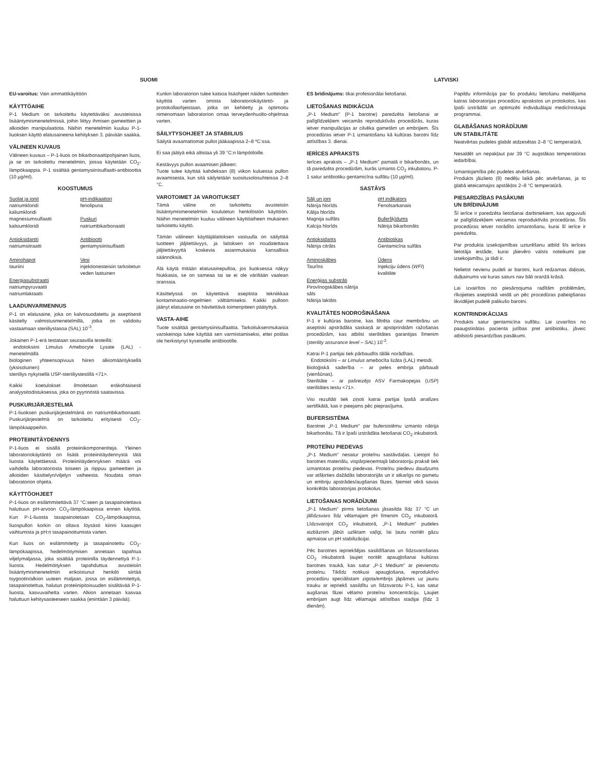SUOMI
EU-varoitus: Vain ammattikäyttöön
KÄYTTÖAIHE
P-1 Medium on tarkoitettu käytettäväksi avusteisissa lisääntymismenetelmissä, joihin liittyy ihmisen gameettien ja alkioiden manipulaatiota. Näihin menetelmiin kuuluu P-1-liuoksen käyttö elatusaineena kehityksen 3. päivään saakka.
VÄLINEEN KUVAUS
Välineen kuvaus – P-1-liuos on bikarbonaattipohjainen liuos, ja se on tarkoitettu menetelmiin, joissa käytetään CO<sub>2</sub>-lämpökaappia. P-1 sisältää gentamysiinisulfaatti-antibioottia (10 µg/ml).
KOOSTUMUS
Suolat ja ionit
natriumkloridi
kaliumkloridi
magnesiumsulfaatti
kalsiumkloridi
Antioksidantti
natriumsitraatti
Aminohapot
tauriini
Energiasubstraatti
natriumpyruvaatti
natriumlaktaatti
pH-indikaattori
fenolipuna
Puskuri
natriumbikarbonaatti
Antibiootti
gentamysiinisulfaatti
Vesi
injektionesteisiin tarkoitetun veden laatuinen
LAADUNVARMENNUS
P-1 on elatusaine, joka on kalvosuodatettu ja aseptisesti käsitelty valmistusmenetelmillä, jotka on validoitu vastaamaan steriiliystasoa (SAL) 10<sup>-3</sup>.
Jokainen P-1-erä testataan seuraavilla testeillä:
endotoksiini Limulus Amebocyte Lysate (LAL) -menetelmällä
biologinen yhteensopivuus hiiren alkiomäärityksellä (yksisoluinen)
steriiliys nykyisellä USP-steriiliystestillä <71>.
Kaikki koetulokset ilmoitetaan eräkohtaisesti analyysitodistuksessa, joka on pyynnöstä saatavissa.
PUSKURIJÄRJESTELMÄ
P-1-liuoksen puskurijärjestelmänä on natriumbikarbonaatti. Puskurijärjestelmä on tarkoitettu erityisesti CO<sub>2</sub>-lämpökaappeihin.
PROTEIINITÄYDENNYS
P-1-liuos ei sisällä proteiinikomponentteja. Yleinen laboratoriokäytäntö on lisätä proteiinitäydennystä tätä liuosta käytettäessä. Proteiinitäydennyksen määrä voi vaihdella laboratoriosta toiseen ja riippuu gameettien ja alkioiden käsittelyn/viljelyn vaiheesta. Noudata oman laboratorion ohjeita.
KÄYTTÖOHJEET
P-1-liuos on esilämmitettävä 37 °C:seen ja tasapainotettava haluttuun pH-arvoon CO<sub>2</sub>-lämpökaapissa ennen käyttöä. Kun P-1-liuosta tasapainotetaan CO<sub>2</sub>-lämpökaapissa, liuospullon korkin on oltava löysästi kiinni kaasujen vaihtumista ja pH:n tasapainottumista varten.
Kun liuos on esilämmitetty ja tasapainotettu CO<sub>2</sub>-lämpökaapissa, hedelmöitymisen annetaan tapahtua viljelymaljassa, joka sisältää proteiinilla täydennettyä P-1-liuosta. Hedelmöityksen tapahduttua avusteisiin lisääntymismenetelmiin erikoistunut henkilö siirtää tsygootin/alkion uuteen maljaan, jossa on esilämmitettyä, tasapainotettua, halutun proteiinipitoisuuden sisältävää P-1-liuosta, kasvuvaihetta varten. Alkion annetaan kasvaa haluttuun kehitysasteeseen saakka (enintään 3 päivää).
Kunkin laboratorion tulee katsoa lisäohjeet näiden tuotteiden käyttöä varten omista laboratoriokäytäntö- ja protokollaohjeistaan, jotka on kehitetty ja optimoitu nimenomaan laboratorion omaa terveydenhuolto-ohjelmaa varten.
SÄILYTYSOHJEET JA STABIILIUS
Säilytä avaamattomat pullot jääkaapissa 2–8 ºC:ssa.
Ei saa jäätyä eikä altistaa yli 39 °C:n lämpötiloille.
Kestävyys pullon avaamisen jälkeen:
Tuote tulee käyttää kahdeksan (8) viikon kuluessa pullon avaamisesta, kun sitä säilytetään suositusolosuhteissa 2–8 °C.
VAROTOIMET JA VAROITUKSET
Tämä väline on tarkoitettu avusteisiin lisääntymismenetelmiin koulutetun henkilöstön käyttöön. Näihin menetelmiin kuuluu välineen käyttöaiheen mukainen tarkoitettu käyttö.
Tämän välineen käyttäjälaitoksen vastuulla on säilyttää tuotteen jäljitettävyys, ja laitoksen on noudatettava jäljitettävyyttä koskevia asianmukaisia kansallisia säännöksiä.
Älä käytä mitään elatusainepulloa, jos liuoksessa näkyy hiukkasia, se on sameaa tai se ei ole väriltään vaalean oranssia.
Käsittelyssä on käytettävä aseptista tekniikkaa kontaminaatio-ongelmien välttämiseksi. Kaikki pulloon jäänyt elatusaine on hävitettävä toimenpiteen päätyttyä.
VASTA-AIHE
Tuote sisältää gentamysiinisulfaattia. Tarkoituksenmukaisia varokeinoja tulee käyttää sen varmistamiseksi, ettei potilas ole herkistynyt kyseiselle antibiootille.
LATVISKI
ES brīdinājums: tikai profesionālai lietošanai.
LIETOŠANAS INDIKĀCIJA
„P-1 Medium" (P-1 barotne) paredzēta lietošanai ar palīglīdzekļiem veicamās reproduktīvās procedūrās, kuras ietver manipulācijas ar cilvēka gametām un embrijiem. Šīs procedūras ietver P-1 izmantošanu kā kultūras barotni līdz attīstības 3. dienai.
IERĪCES APRAKSTS
Ierīces apraksts – „P-1 Medium" pamatā ir bikarbonāts, un tā paredzēta procedūrām, kurās izmanto CO<sub>2</sub> inkubatoru. P-1 satur antibiotiku gentamicīna sulfātu (10 µg/ml).
SASTĀVS
Sāļi un joni
Nātrija hlorīds
Kālija hlorīds
Magnija sulfāts
Kalcija hlorīds
Antioksidants
Nātrija citrāts
Aminoskābes
Taurīns
Enerģijas substrāti
Pirovīnogskābes nātrija sāls
Nātrija laktāts
pH indikators
Fenolsarkanais
Buferšķīdums
Nātrija bikarbonāts
Antibiotikas
Gentamicīna sulfāts
Ūdens
Injekciju ūdens (WFI) kvalitāte
KVALITĀTES NODROŠINĀŠANA
P-1 ir kultūras barotne, kas filtrēta caur membrānu un aseptiski apstrādāta saskaņā ar apstiprinātām ražošanas procedūrām, kas atbilst sterilitātes garantijas līmenim (sterility assurance level – SAL) 10<sup>-3</sup>.
Katrai P-1 partijai tiek pārbaudīts tālāk norādītais.
Endotoksīni – ar Limulus amebocīta lizāta (LAL) metodi.
Bioloģiskā saderība – ar peles embrija pārbaudi (vienšūnas).
Sterilitāte – ar pašreizējo ASV Farmakopejas (USP) sterilitātes testu <71>.
Visi rezultāti tiek ziņoti katrai partijai īpašā analīzes sertifikātā, kas ir pieejams pēc pieprasījuma.
BUFERSISTĒMA
Barotnei „P-1 Medium" par bufersistēmu izmanto nātrija bikarbonātu. Tā ir īpaši izstrādāta lietošanai CO<sub>2</sub> inkubatorā.
PROTEĪNU PIEDEVAS
„P-1 Medium" nesatur proteīnu sastāvdaļas. Lietojot šo barotnes materiālu, vispārpieņemtajā laboratoriju praksē tiek izmantotas proteīnu piedevas. Proteīnu piedevu daudzums var atšķirties dažādās laboratorijās un ir atkarīgs no gametu un embriju apstrādes/augšanas fāzes. Ņemiet vērā savas konkrētās laboratorijas protokolus.
LIETOŠANAS NORĀDĪJUMI
„P-1 Medium" pirms lietošanas jāsasilda līdz 37 °C un jālīdzsvaro līdz vēlamajam pH līmenim CO<sub>2</sub> inkubatorā. Līdzsvarojot CO<sub>2</sub> inkubatorā, „P-1 Medium" pudeles aizbāznim jābūt uzliktam vaļīgi, lai ļautu noritēt gāzu apmaiņai un pH stabilizācijai.
Pēc barotnes iepriekšējas sasildīšanas un līdzsvarošanas CO<sub>2</sub> inkubatorā ļaujiet noritēt apaugļošanai kultūras barotnes traukā, kas satur „P-1 Medium" ar pievienotu proteīnu. Tiklīdz notikusi apaugļošana, reproduktīvo procedūru speciālistam zigota/embrijs jāpārnes uz jaunu trauku ar iepriekš sasildītu un līdzsvarotu P-1, kas satur augšanas fāzei vēlamo proteīnu koncentrāciju. Ļaujiet embrijam augt līdz vēlamajai attīstības stadijai (līdz 3 dienām).
Papildu informācija par šo produktu lietošanu meklējama katras laboratorijas procedūru aprakstos un protokolos, kas īpaši izstrādāti un optimizēti individuālajai medicīniskajai programmai.
GLABĀŠANAS NORĀDĪJUMI
UN STABILITĀTE
Neatvērtas pudeles glabāt atdzesētas 2–8 °C temperatūrā.
Nesaldēt un nepakļaut par 39 °C augstākas temperatūras iedarbībai.
Izmantojamība pēc pudeles atvēršanas.
Produkts jāizlieto (8) nedēļu laikā pēc atvēršanas, ja to glabā ieteicamajos apstākļos 2–8 °C temperatūrā.
PIESARDZĪBAS PASĀKUMI
UN BRĪDINĀJUMI
Šī ierīce ir paredzēta lietošanai darbiniekiem, kas apguvuši ar palīglīdzekļiem veicamas reproduktīvās procedūras. Šīs procedūras ietver norādīto izmantošanu, kurai šī ierīce ir paredzēta.
Par produkta izsekojamības uzturēšanu atbild šīs ierīces lietotāja iestāde, kurai jāievēro valsts noteikumi par izsekojamību, ja tādi ir.
Nelietot nevienu pudeli ar barotni, kurā redzamas daļiņas, duļķainums vai kuras saturs nav bāli oranžā krāsā.
Lai izvairītos no piesārņojuma radītām problēmām, rīkojieties aseptiskā veidā un pēc procedūras pabeigšanas likvidējiet pudelē palikušo barotni.
KONTRINDIKĀCIJAS
Produkts satur gentamicīna sulfātu. Lai izvairītos no paaugstinātas pacienta jutības pret antibiotiku, jāveic atbilstoši piesardzības pasākumi.